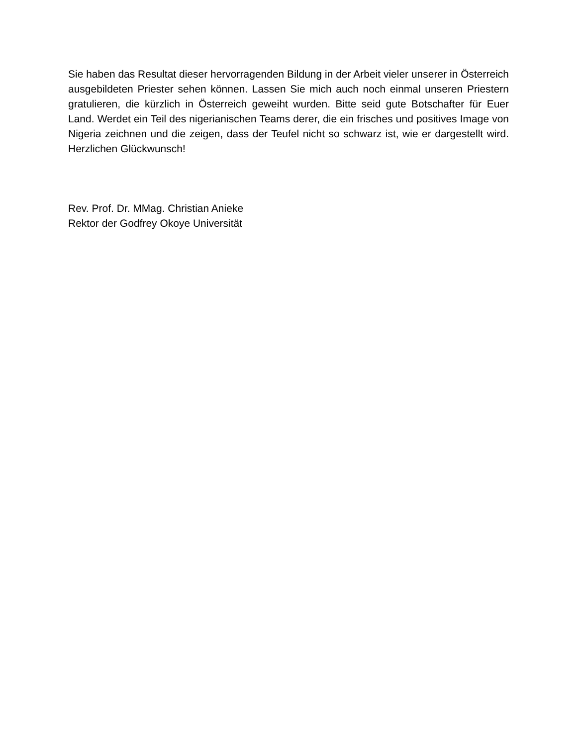Sie haben das Resultat dieser hervorragenden Bildung in der Arbeit vieler unserer in Österreich ausgebildeten Priester sehen können. Lassen Sie mich auch noch einmal unseren Priestern gratulieren, die kürzlich in Österreich geweiht wurden. Bitte seid gute Botschafter für Euer Land. Werdet ein Teil des nigerianischen Teams derer, die ein frisches und positives Image von Nigeria zeichnen und die zeigen, dass der Teufel nicht so schwarz ist, wie er dargestellt wird. Herzlichen Glückwunsch!
Rev. Prof. Dr. MMag. Christian Anieke
Rektor der Godfrey Okoye Universität